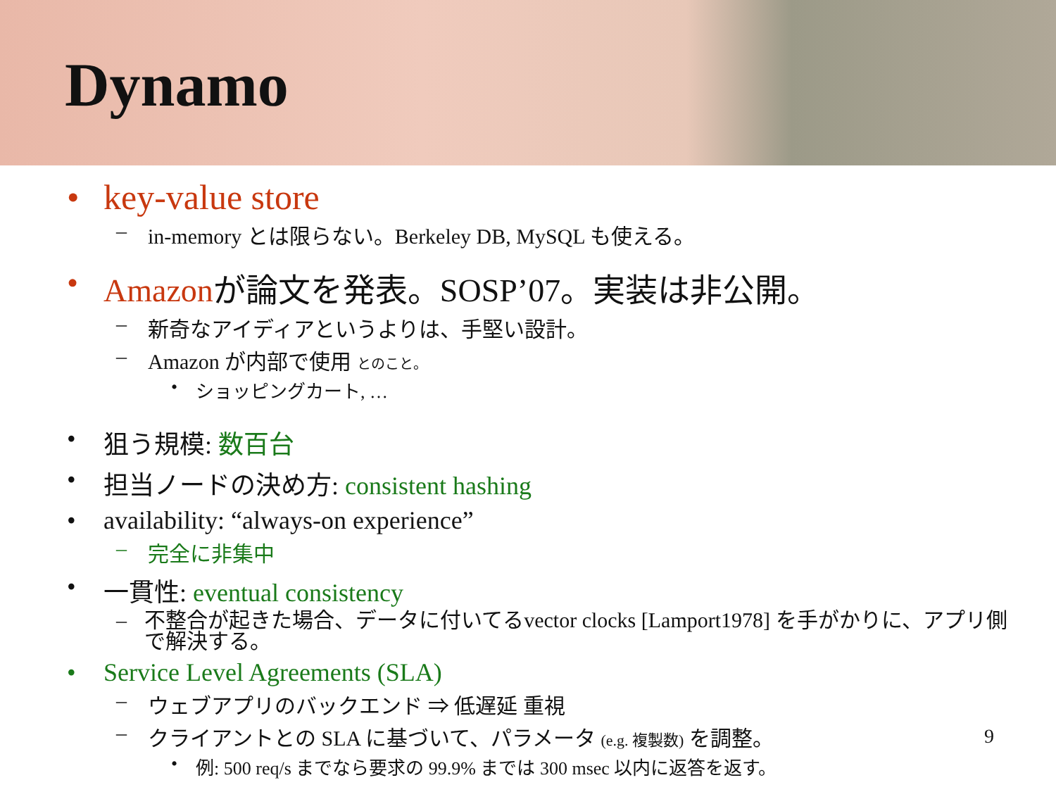Dynamo
• key-value store
– in-memory とは限らない。Berkeley DB, MySQL も使える。
• Amazonが論文を発表。SOSP’07。実装は非公開。
– 新奇なアイディアというよりは、手堅い設計。
– Amazon が内部で使用 とのこと。
• ショッピングカート, …
• 狙う規模: 数百台
• 担当ノードの決め方: consistent hashing
• availability: “always-on experience”
– 完全に非集中
• 一貫性: eventual consistency
– 不整合が起きた場合、データに付いてるvector clocks [Lamport1978] を手がかりに、アプリ側で解決する。
• Service Level Agreements (SLA)
– ウェブアプリのバックエンド ⇒ 低遅延 重視
– クライアントとの SLA に基づいて、パラメータ (e.g. 複製数) を調整。
• 例: 500 req/s までなら要求の 99.9% までは 300 msec 以内に返答を返す。
9